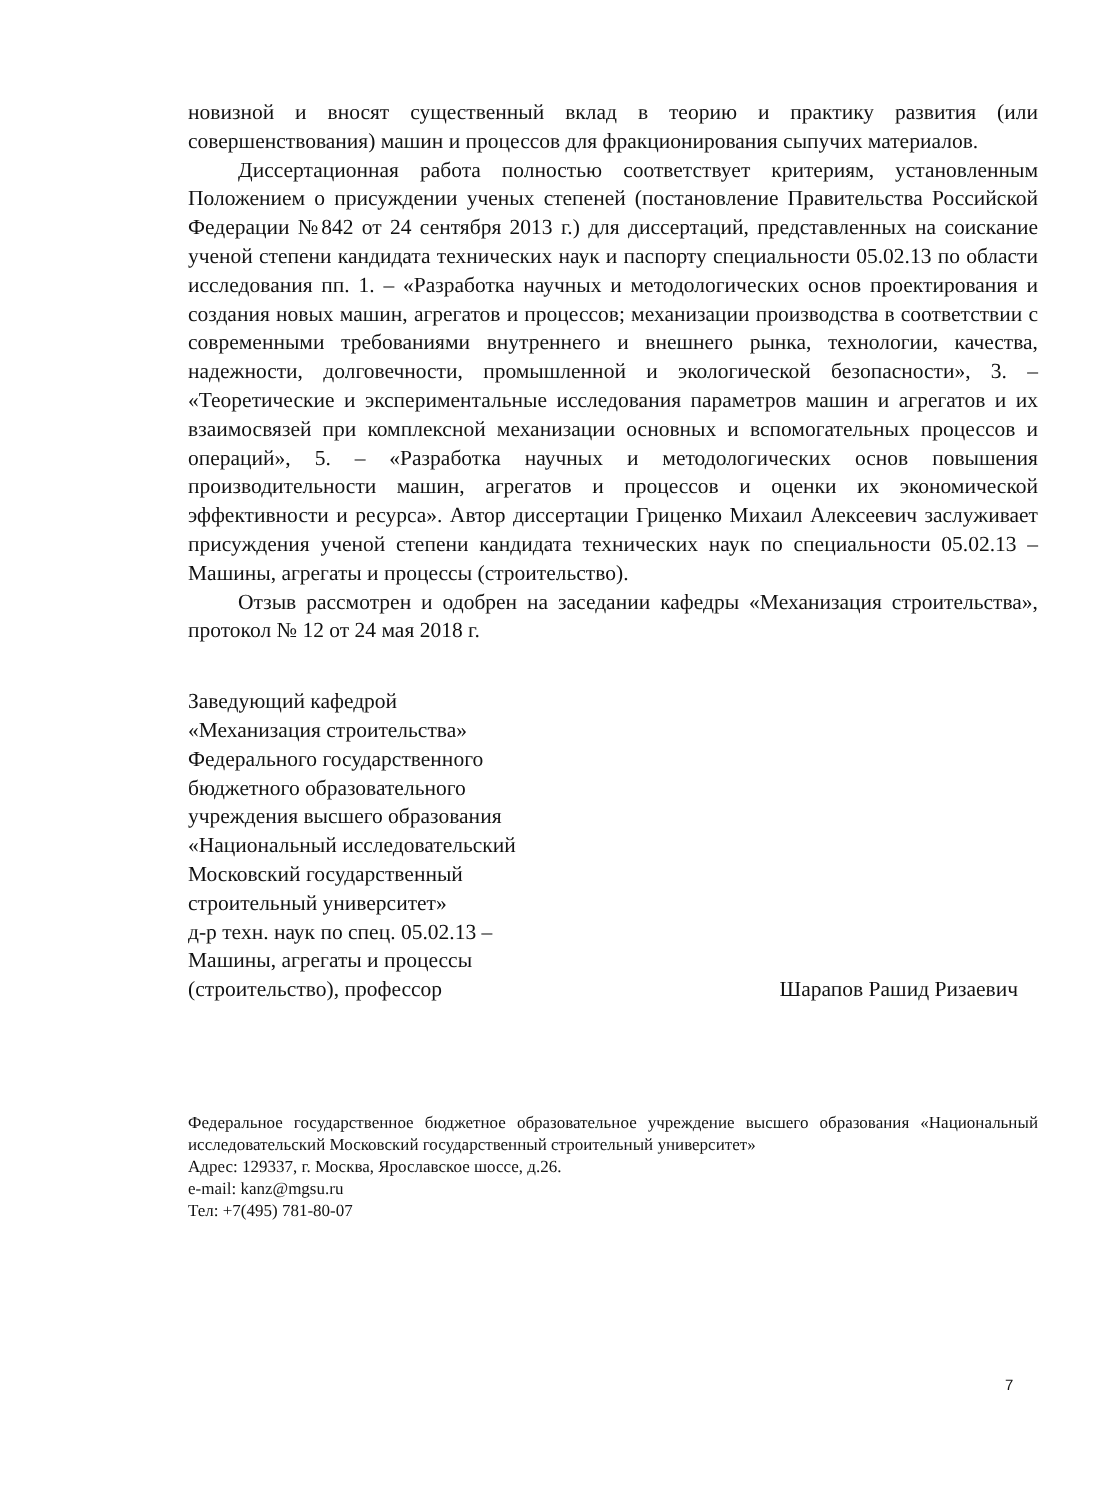новизной и вносят существенный вклад в теорию и практику развития (или совершенствования) машин и процессов для фракционирования сыпучих материалов.
Диссертационная работа полностью соответствует критериям, установленным Положением о присуждении ученых степеней (постановление Правительства Российской Федерации №842 от 24 сентября 2013 г.) для диссертаций, представленных на соискание ученой степени кандидата технических наук и паспорту специальности 05.02.13 по области исследования пп. 1. – «Разработка научных и методологических основ проектирования и создания новых машин, агрегатов и процессов; механизации производства в соответствии с современными требованиями внутреннего и внешнего рынка, технологии, качества, надежности, долговечности, промышленной и экологической безопасности», 3. – «Теоретические и экспериментальные исследования параметров машин и агрегатов и их взаимосвязей при комплексной механизации основных и вспомогательных процессов и операций», 5. – «Разработка научных и методологических основ повышения производительности машин, агрегатов и процессов и оценки их экономической эффективности и ресурса». Автор диссертации Гриценко Михаил Алексеевич заслуживает присуждения ученой степени кандидата технических наук по специальности 05.02.13 – Машины, агрегаты и процессы (строительство).
Отзыв рассмотрен и одобрен на заседании кафедры «Механизация строительства», протокол № 12 от 24 мая 2018 г.
Заведующий кафедрой
«Механизация строительства»
Федерального государственного
бюджетного образовательного
учреждения высшего образования
«Национальный исследовательский
Московский государственный
строительный университет»
д-р техн. наук по спец. 05.02.13 –
Машины, агрегаты и процессы
(строительство), профессор
Шарапов Рашид Ризаевич
Федеральное государственное бюджетное образовательное учреждение высшего образования «Национальный исследовательский Московский государственный строительный университет»
Адрес: 129337, г. Москва, Ярославское шоссе, д.26.
e-mail: kanz@mgsu.ru
Тел: +7(495) 781-80-07
7